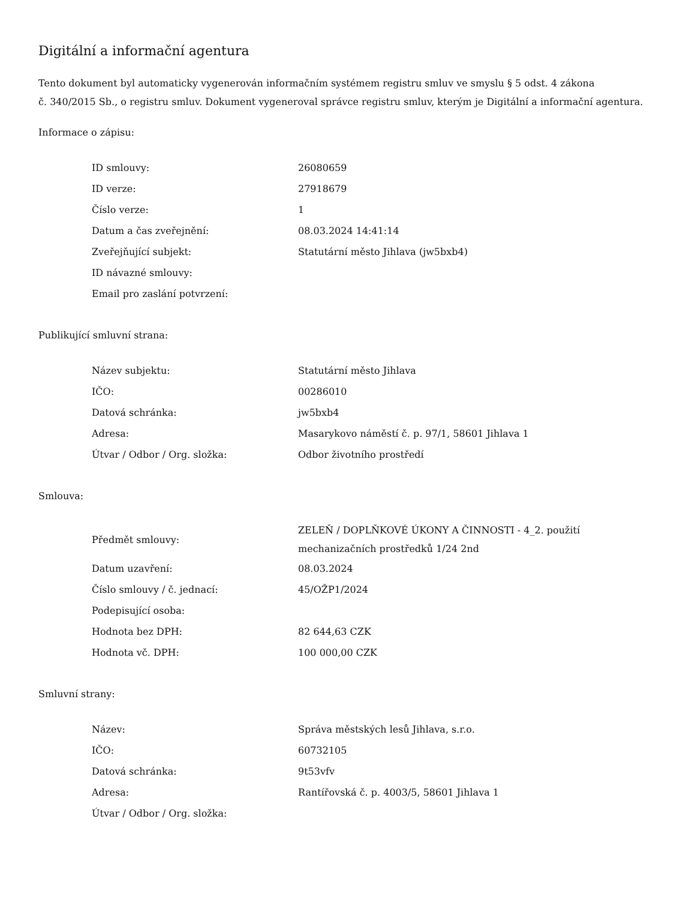Digitální a informační agentura
Tento dokument byl automaticky vygenerován informačním systémem registru smluv ve smyslu § 5 odst. 4 zákona
č. 340/2015 Sb., o registru smluv. Dokument vygeneroval správce registru smluv, kterým je Digitální a informační agentura.
Informace o zápisu:
| ID smlouvy: | 26080659 |
| ID verze: | 27918679 |
| Číslo verze: | 1 |
| Datum a čas zveřejnění: | 08.03.2024 14:41:14 |
| Zveřejňující subjekt: | Statutární město Jihlava (jw5bxb4) |
| ID návazné smlouvy: | |
| Email pro zaslání potvrzení: | |
Publikující smluvní strana:
| Název subjektu: | Statutární město Jihlava |
| IČO: | 00286010 |
| Datová schránka: | jw5bxb4 |
| Adresa: | Masarykovo náměstí č. p. 97/1, 58601 Jihlava 1 |
| Útvar / Odbor / Org. složka: | Odbor životního prostředí |
Smlouva:
| Předmět smlouvy: | ZELEŇ / DOPLŇKOVÉ ÚKONY A ČINNOSTI - 4_2. použití mechanizačních prostředků 1/24 2nd |
| Datum uzavření: | 08.03.2024 |
| Číslo smlouvy / č. jednací: | 45/OŽP1/2024 |
| Podepisující osoba: | |
| Hodnota bez DPH: | 82 644,63 CZK |
| Hodnota vč. DPH: | 100 000,00 CZK |
Smluvní strany:
| Název: | Správa městských lesů Jihlava, s.r.o. |
| IČO: | 60732105 |
| Datová schránka: | 9t53vfv |
| Adresa: | Rantířovská č. p. 4003/5, 58601 Jihlava 1 |
| Útvar / Odbor / Org. složka: | |